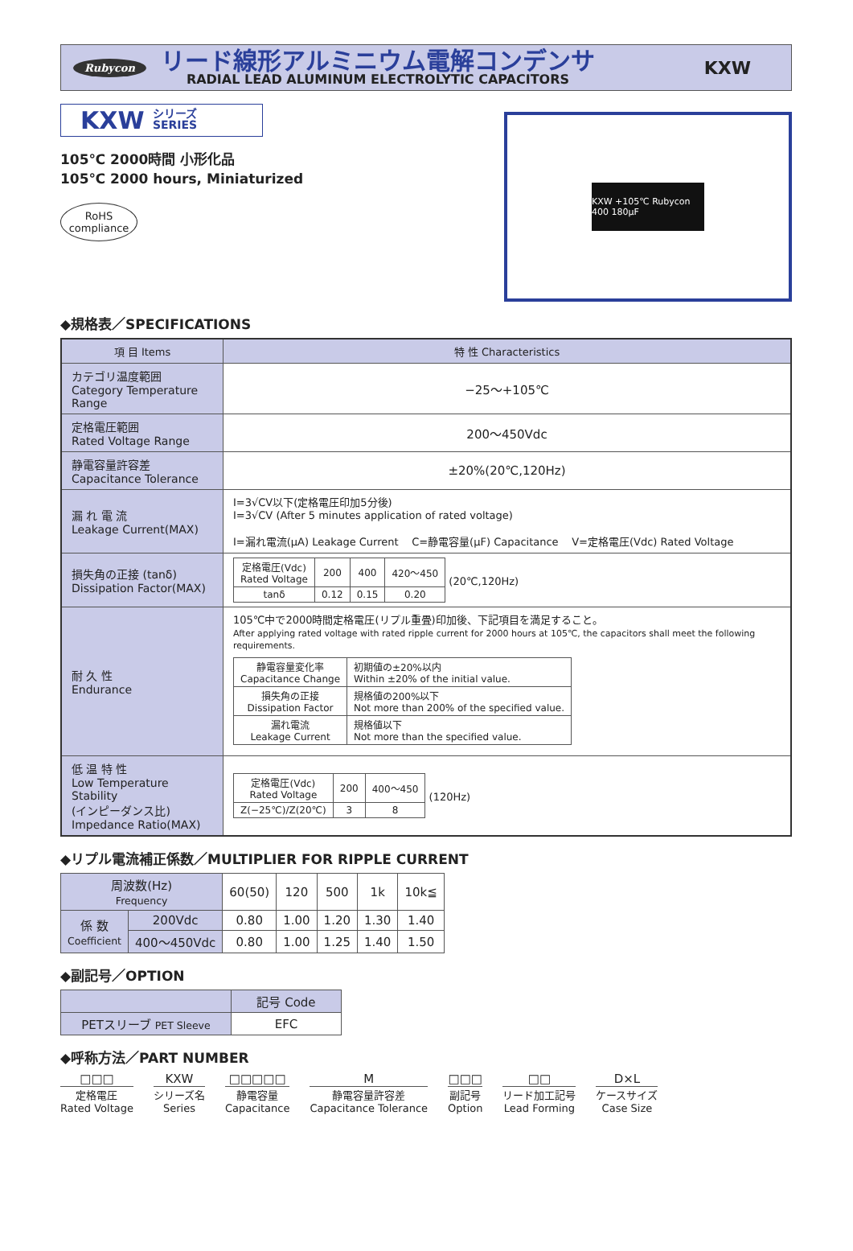Rubycon
リード線形アルミニウム電解コンデンサ
RADIAL LEAD ALUMINUM ELECTROLYTIC CAPACITORS
KXW
KXW シリーズ
SERIES
105℃ 2000時間 小形化品
105℃ 2000 hours, Miniaturized
RoHS
compliance
KXW +105℃ Rubycon 400 180µF
◆規格表／SPECIFICATIONS
| 項 目 Items | 特 性 Characteristics |
| --- | --- |
| カテゴリ温度範囲 Category Temperature Range | −25〜+105℃ |
| 定格電圧範囲 Rated Voltage Range | 200〜450Vdc |
| 静電容量許容差 Capacitance Tolerance | ±20%(20℃,120Hz) |
| 漏 れ 電 流 Leakage Current(MAX) | I=3√CV以下(定格電圧印加5分後) I=3√CV (After 5 minutes application of rated voltage) I=漏れ電流(µA) Leakage Current C=静電容量(µF) Capacitance V=定格電圧(Vdc) Rated Voltage |
| 損失角の正接 (tanδ) Dissipation Factor(MAX) | / 定格電圧(Vdc) Rated Voltage / 200 / 400 / 420〜450 / / tanδ / 0.12 / 0.15 / 0.20 / (20℃,120Hz) |
| 耐 久 性 Endurance | 105℃中で2000時間定格電圧(リプル重畳)印加後、下記項目を満足すること。 After applying rated voltage with rated ripple current for 2000 hours at 105℃, the capacitors shall meet the following requirements. / 静電容量変化率 Capacitance Change / 初期値の±20%以内 Within ±20% of the initial value. / / 損失角の正接 Dissipation Factor / 規格値の200%以下 Not more than 200% of the specified value. / / 漏れ電流 Leakage Current / 規格値以下 Not more than the specified value. / |
| 低 温 特 性 Low Temperature Stability (インピーダンス比) Impedance Ratio(MAX) | / 定格電圧(Vdc) Rated Voltage / 200 / 400〜450 / / Z(−25℃)/Z(20℃) / 3 / 8 / (120Hz) |
◆リプル電流補正係数／MULTIPLIER FOR RIPPLE CURRENT
| 周波数(Hz) Frequency | | 60(50) | 120 | 500 | 1k | 10k≦ |
| --- | --- | --- | --- | --- | --- | --- |
| 係 数 Coefficient | 200Vdc | 0.80 | 1.00 | 1.20 | 1.30 | 1.40 |
| | 400〜450Vdc | 0.80 | 1.00 | 1.25 | 1.40 | 1.50 |
◆副記号／OPTION
| | 記号 Code |
| PETスリーブ PET Sleeve | EFC |
◆呼称方法／PART NUMBER
□□□
定格電圧
Rated Voltage
KXW
シリーズ名
Series
□□□□□
静電容量
Capacitance
M静電容量許容差
Capacitance Tolerance
□□□
副記号
Option
□□
リード加工記号
Lead Forming
D×L
ケースサイズ
Case Size